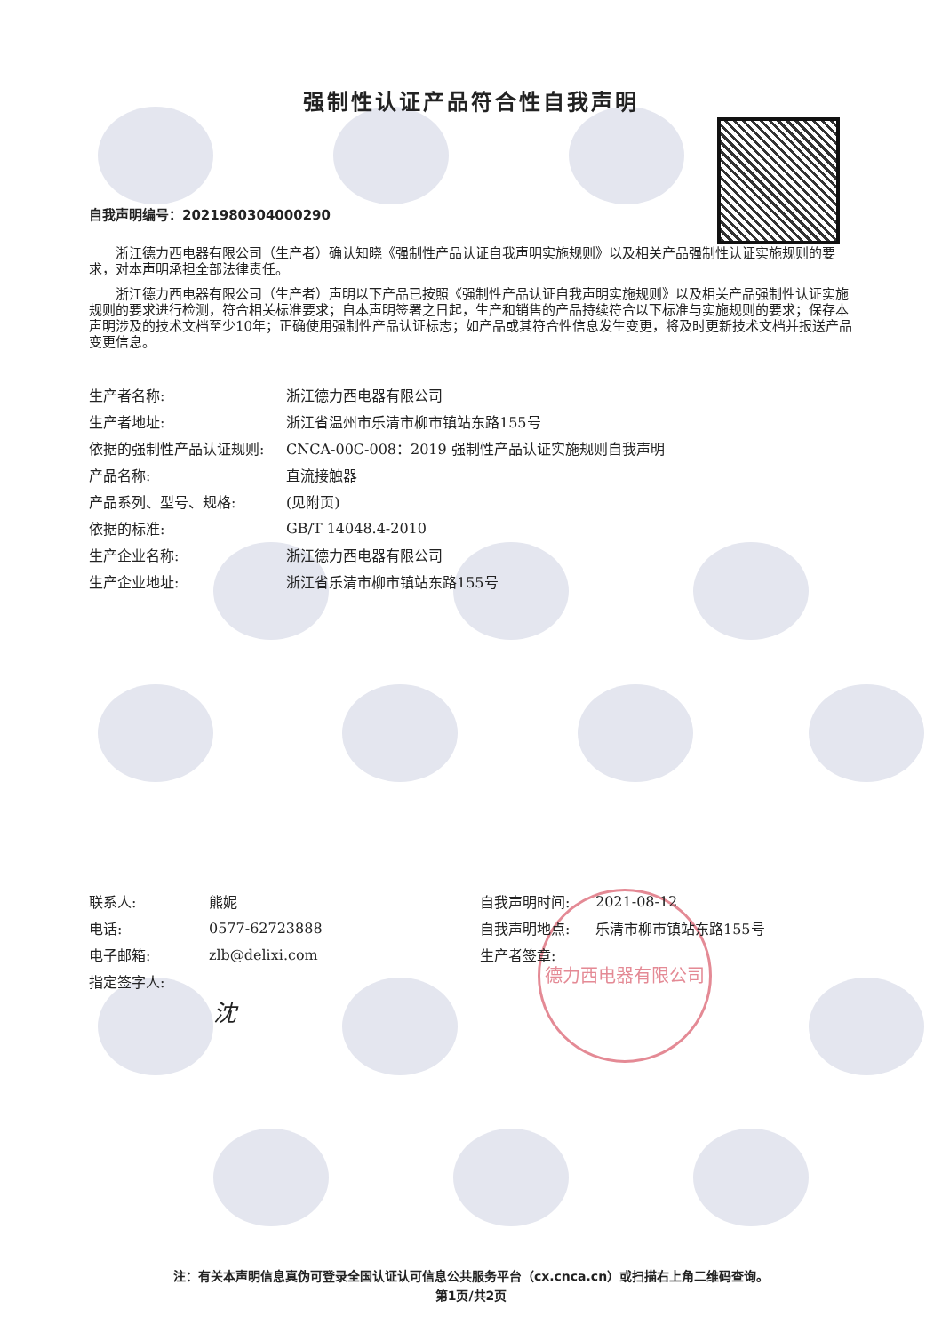德力西电器有限公司
强制性认证产品符合性自我声明
自我声明编号：2021980304000290
浙江德力西电器有限公司（生产者）确认知晓《强制性产品认证自我声明实施规则》以及相关产品强制性认证实施规则的要求，对本声明承担全部法律责任。
浙江德力西电器有限公司（生产者）声明以下产品已按照《强制性产品认证自我声明实施规则》以及相关产品强制性认证实施规则的要求进行检测，符合相关标准要求；自本声明签署之日起，生产和销售的产品持续符合以下标准与实施规则的要求；保存本声明涉及的技术文档至少10年；正确使用强制性产品认证标志；如产品或其符合性信息发生变更，将及时更新技术文档并报送产品变更信息。
| 生产者名称: | 浙江德力西电器有限公司 |
| 生产者地址: | 浙江省温州市乐清市柳市镇站东路155号 |
| 依据的强制性产品认证规则: | CNCA-00C-008：2019 强制性产品认证实施规则自我声明 |
| 产品名称: | 直流接触器 |
| 产品系列、型号、规格: | (见附页) |
| 依据的标准: | GB/T 14048.4-2010 |
| 生产企业名称: | 浙江德力西电器有限公司 |
| 生产企业地址: | 浙江省乐清市柳市镇站东路155号 |
| 联系人: | 熊妮 |
| 电话: | 0577-62723888 |
| 电子邮箱: | zlb@delixi.com |
| 指定签字人: | |
沈
| 自我声明时间: | 2021-08-12 |
| 自我声明地点: | 乐清市柳市镇站东路155号 |
| 生产者签章: | |
注：有关本声明信息真伪可登录全国认证认可信息公共服务平台（cx.cnca.cn）或扫描右上角二维码查询。
第1页/共2页